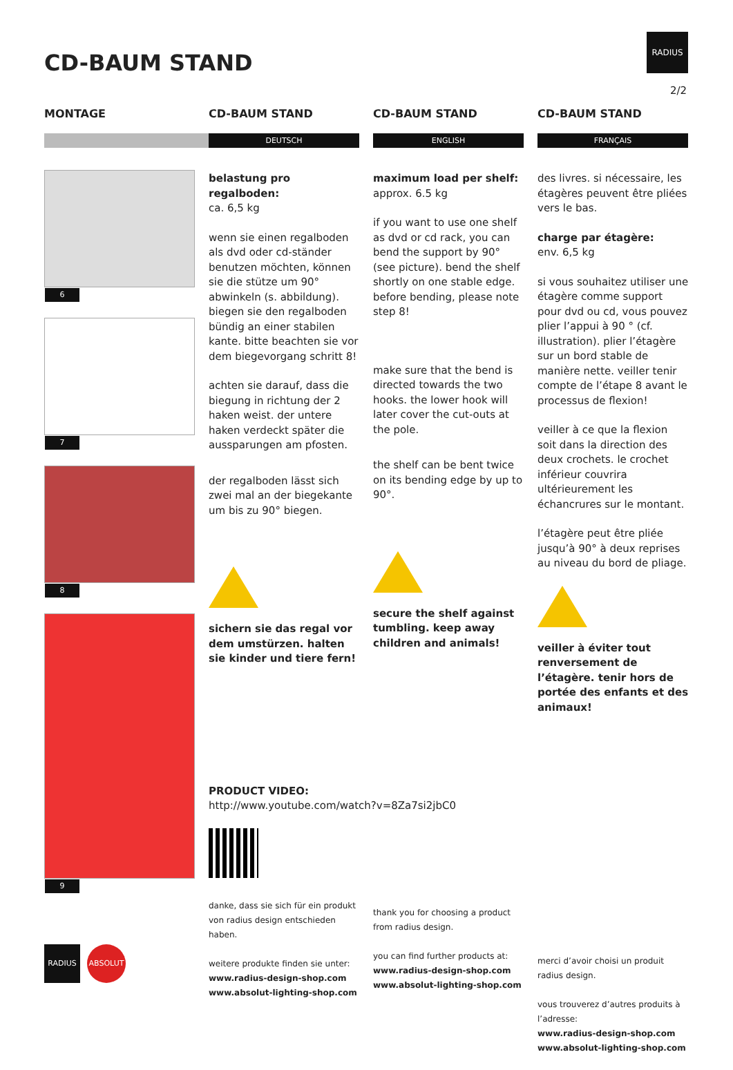CD-BAUM STAND
RADIUS
2/2
MONTAGE
6
7
8
9
RADIUS ABSOLUT
CD-BAUM STAND
DEUTSCH
belastung pro regalboden:
ca. 6,5 kg
wenn sie einen regalboden als dvd oder cd-ständer benutzen möchten, können sie die stütze um 90° abwinkeln (s. abbildung). biegen sie den regalboden bündig an einer stabilen kante. bitte beachten sie vor dem biegevorgang schritt 8!
achten sie darauf, dass die biegung in richtung der 2 haken weist. der untere haken verdeckt später die aussparungen am pfosten.
der regalboden lässt sich zwei mal an der biegekante um bis zu 90° biegen.
sichern sie das regal vor dem umstürzen. halten sie kinder und tiere fern!
PRODUCT VIDEO:
http://www.youtube.com/watch?v=8Za7si2jbC0
danke, dass sie sich für ein produkt von radius design entschieden haben.
weitere produkte finden sie unter:
www.radius-design-shop.com
www.absolut-lighting-shop.com
CD-BAUM STAND
ENGLISH
maximum load per shelf:
approx. 6.5 kg
if you want to use one shelf as dvd or cd rack, you can bend the support by 90° (see picture). bend the shelf shortly on one stable edge. before bending, please note step 8!
make sure that the bend is directed towards the two hooks. the lower hook will later cover the cut-outs at the pole.
the shelf can be bent twice on its bending edge by up to 90°.
secure the shelf against tumbling. keep away children and animals!
thank you for choosing a product from radius design.
you can find further products at:
www.radius-design-shop.com
www.absolut-lighting-shop.com
CD-BAUM STAND
FRANÇAIS
des livres. si nécessaire, les étagères peuvent être pliées vers le bas.
charge par étagère:
env. 6,5 kg
si vous souhaitez utiliser une étagère comme support pour dvd ou cd, vous pouvez plier l’appui à 90 ° (cf. illustration). plier l’étagère sur un bord stable de manière nette. veiller tenir compte de l’étape 8 avant le processus de flexion!
veiller à ce que la flexion soit dans la direction des deux crochets. le crochet inférieur couvrira ultérieurement les échancrures sur le montant.
l’étagère peut être pliée jusqu’à 90° à deux reprises au niveau du bord de pliage.
veiller à éviter tout renversement de l’étagère. tenir hors de portée des enfants et des animaux!
merci d’avoir choisi un produit radius design.
vous trouverez d’autres produits à l’adresse:
www.radius-design-shop.com
www.absolut-lighting-shop.com